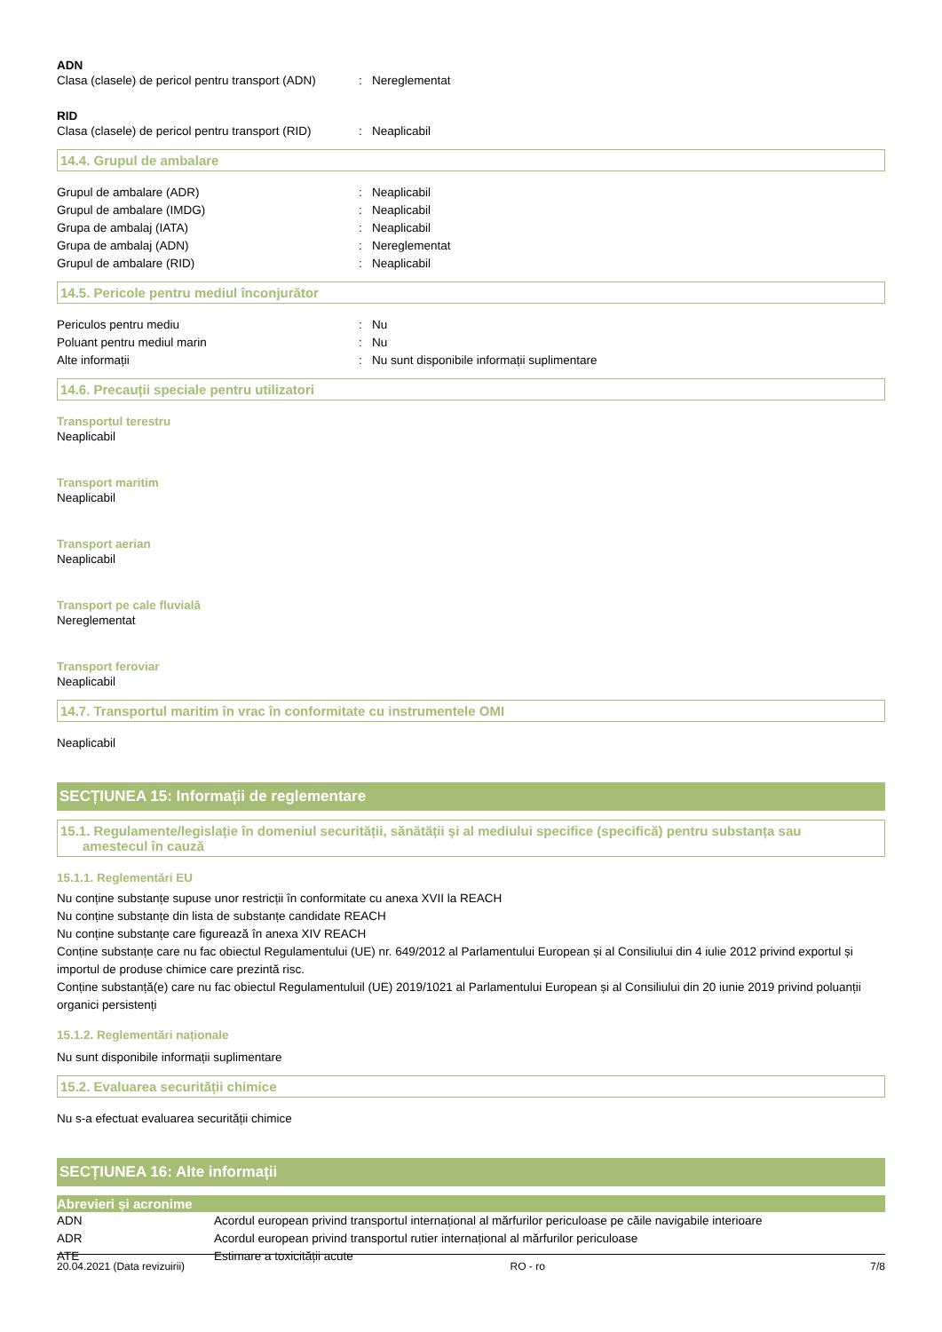ADN
| Clasa (clasele) de pericol pentru transport (ADN) | : | Nereglementat |
RID
| Clasa (clasele) de pericol pentru transport (RID) | : | Neaplicabil |
14.4. Grupul de ambalare
| Grupul de ambalare (ADR) | : | Neaplicabil |
| Grupul de ambalare (IMDG) | : | Neaplicabil |
| Grupa de ambalaj (IATA) | : | Neaplicabil |
| Grupa de ambalaj (ADN) | : | Nereglementat |
| Grupul de ambalare (RID) | : | Neaplicabil |
14.5. Pericole pentru mediul înconjurător
| Periculos pentru mediu | : | Nu |
| Poluant pentru mediul marin | : | Nu |
| Alte informații | : | Nu sunt disponibile informații suplimentare |
14.6. Precauții speciale pentru utilizatori
Transportul terestru
Neaplicabil
Transport maritim
Neaplicabil
Transport aerian
Neaplicabil
Transport pe cale fluvială
Nereglementat
Transport feroviar
Neaplicabil
14.7. Transportul maritim în vrac în conformitate cu instrumentele OMI
Neaplicabil
SECȚIUNEA 15: Informații de reglementare
15.1. Regulamente/legislație în domeniul securității, sănătății și al mediului specifice (specifică) pentru substanța sau
amestecul în cauză
15.1.1. Reglementări EU
Nu conține substanțe supuse unor restricții în conformitate cu anexa XVII la REACH
Nu conține substanțe din lista de substanțe candidate REACH
Nu conține substanțe care figurează în anexa XIV REACH
Conține substanțe care nu fac obiectul Regulamentului (UE) nr. 649/2012 al Parlamentului European și al Consiliului din 4 iulie 2012 privind exportul și importul de produse chimice care prezintă risc.
Conține substanță(e) care nu fac obiectul Regulamentuluil (UE) 2019/1021 al Parlamentului European și al Consiliului din 20 iunie 2019 privind poluanții organici persistenți
15.1.2. Reglementări naționale
Nu sunt disponibile informații suplimentare
15.2. Evaluarea securității chimice
Nu s-a efectuat evaluarea securității chimice
SECȚIUNEA 16: Alte informații
Abrevieri și acronime
| ADN | Acordul european privind transportul internațional al mărfurilor periculoase pe căile navigabile interioare |
| ADR | Acordul european privind transportul rutier internațional al mărfurilor periculoase |
| ATE | Estimare a toxicității acute |
20.04.2021 (Data revizuirii) RO - ro 7/8